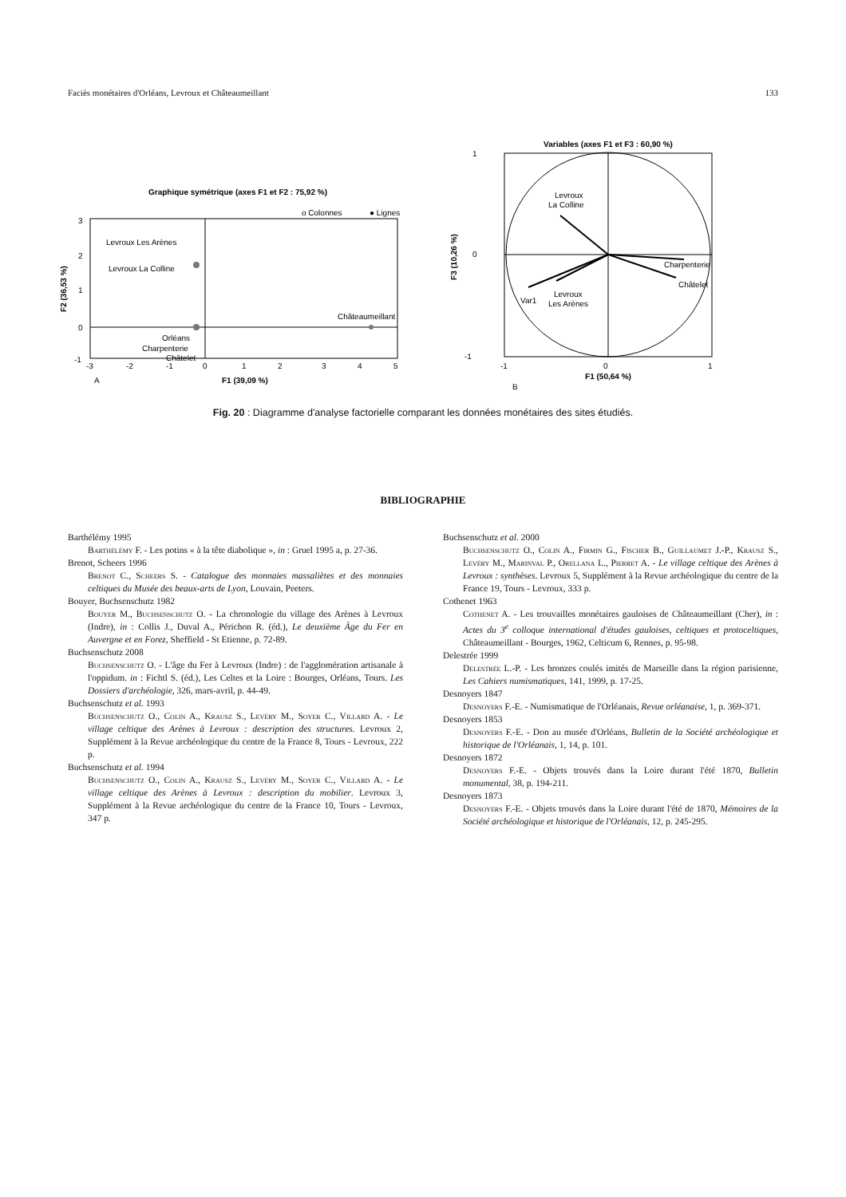Faciès monétaires d'Orléans, Levroux et Châteaumeillant 133
Graphique symétrique (axes F1 et F2 : 75,92 %)
o Colonnes
● Lignes
Levroux Les Arènes
Levroux La Colline
Châteaumeillant
Orléans
Charpenterie
Châtelet
3
2
1
0
-1
-3
-2
-1
0
1
2
3
4
5
A
F1 (39,09 %)
F2 (36,53 %)
Variables (axes F1 et F3 : 60,90 %)
Levroux
La Colline
Charpenterie
Châtelet
Var1
Levroux
Les Arènes
0
1
-1
-1
0
1
F1 (50,64 %)
B
F3 (10,26 %)
Fig. 20 : Diagramme d'analyse factorielle comparant les données monétaires des sites étudiés.
BIBLIOGRAPHIE
Barthélémy 1995
Barthélémy F. - Les potins « à la tête diabolique », in : Gruel 1995 a, p. 27-36.
Brenot, Scheers 1996
Brenot C., Scheers S. - Catalogue des monnaies massaliètes et des monnaies celtiques du Musée des beaux-arts de Lyon, Louvain, Peeters.
Bouyer, Buchsenschutz 1982
Bouyer M., Buchsenschutz O. - La chronologie du village des Arènes à Levroux (Indre), in : Collis J., Duval A., Périchon R. (éd.), Le deuxième Âge du Fer en Auvergne et en Forez, Sheffield - St Etienne, p. 72-89.
Buchsenschutz 2008
Buchsenschutz O. - L'âge du Fer à Levroux (Indre) : de l'agglomération artisanale à l'oppidum. in : Fichtl S. (éd.), Les Celtes et la Loire : Bourges, Orléans, Tours. Les Dossiers d'archéologie, 326, mars-avril, p. 44-49.
Buchsenschutz et al. 1993
Buchsenschutz O., Colin A., Krausz S., Levéry M., Soyer C., Villard A. - Le village celtique des Arènes à Levroux : description des structures. Levroux 2, Supplément à la Revue archéologique du centre de la France 8, Tours - Levroux, 222 p.
Buchsenschutz et al. 1994
Buchsenschutz O., Colin A., Krausz S., Levéry M., Soyer C., Villard A. - Le village celtique des Arènes à Levroux : description du mobilier. Levroux 3, Supplément à la Revue archéologique du centre de la France 10, Tours - Levroux, 347 p.
Buchsenschutz et al. 2000
Buchsenschutz O., Colin A., Firmin G., Fischer B., Guillaumet J.-P., Krausz S., Levéry M., Marinval P., Orellana L., Pierret A. - Le village celtique des Arènes à Levroux : synthèses. Levroux 5, Supplément à la Revue archéologique du centre de la France 19, Tours - Levroux, 333 p.
Cothenet 1963
Cothenet A. - Les trouvailles monétaires gauloises de Châteaumeillant (Cher), in : Actes du 3<sup>e</sup> colloque international d'études gauloises, celtiques et protoceltiques, Châteaumeillant - Bourges, 1962, Celticum 6, Rennes, p. 95-98.
Delestrée 1999
Delestrée L.-P. - Les bronzes coulés imités de Marseille dans la région parisienne, Les Cahiers numismatiques, 141, 1999, p. 17-25.
Desnoyers 1847
Desnoyers F.-E. - Numismatique de l'Orléanais, Revue orléanaise, 1, p. 369-371.
Desnoyers 1853
Desnoyers F.-E. - Don au musée d'Orléans, Bulletin de la Société archéologique et historique de l'Orléanais, 1, 14, p. 101.
Desnoyers 1872
Desnoyers F.-E. - Objets trouvés dans la Loire durant l'été 1870, Bulletin monumental, 38, p. 194-211.
Desnoyers 1873
Desnoyers F.-E. - Objets trouvés dans la Loire durant l'été de 1870, Mémoires de la Société archéologique et historique de l'Orléanais, 12, p. 245-295.